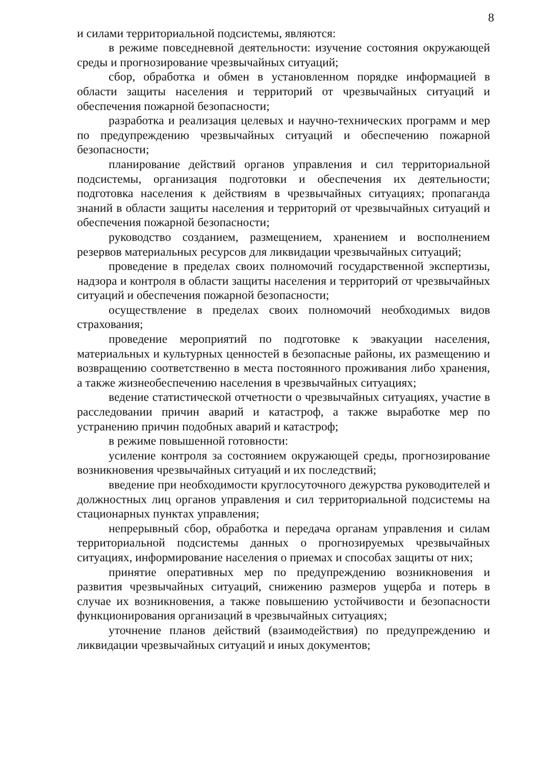8
и силами территориальной подсистемы, являются:
в режиме повседневной деятельности: изучение состояния окружающей среды и прогнозирование чрезвычайных ситуаций;
сбор, обработка и обмен в установленном порядке информацией в области защиты населения и территорий от чрезвычайных ситуаций и обеспечения пожарной безопасности;
разработка и реализация целевых и научно-технических программ и мер по предупреждению чрезвычайных ситуаций и обеспечению пожарной безопасности;
планирование действий органов управления и сил территориальной подсистемы, организация подготовки и обеспечения их деятельности; подготовка населения к действиям в чрезвычайных ситуациях; пропаганда знаний в области защиты населения и территорий от чрезвычайных ситуаций и обеспечения пожарной безопасности;
руководство созданием, размещением, хранением и восполнением резервов материальных ресурсов для ликвидации чрезвычайных ситуаций;
проведение в пределах своих полномочий государственной экспертизы, надзора и контроля в области защиты населения и территорий от чрезвычайных ситуаций и обеспечения пожарной безопасности;
осуществление в пределах своих полномочий необходимых видов страхования;
проведение мероприятий по подготовке к эвакуации населения, материальных и культурных ценностей в безопасные районы, их размещению и возвращению соответственно в места постоянного проживания либо хранения, а также жизнеобеспечению населения в чрезвычайных ситуациях;
ведение статистической отчетности о чрезвычайных ситуациях, участие в расследовании причин аварий и катастроф, а также выработке мер по устранению причин подобных аварий и катастроф;
в режиме повышенной готовности:
усиление контроля за состоянием окружающей среды, прогнозирование возникновения чрезвычайных ситуаций и их последствий;
введение при необходимости круглосуточного дежурства руководителей и должностных лиц органов управления и сил территориальной подсистемы на стационарных пунктах управления;
непрерывный сбор, обработка и передача органам управления и силам территориальной подсистемы данных о прогнозируемых чрезвычайных ситуациях, информирование населения о приемах и способах защиты от них;
принятие оперативных мер по предупреждению возникновения и развития чрезвычайных ситуаций, снижению размеров ущерба и потерь в случае их возникновения, а также повышению устойчивости и безопасности функционирования организаций в чрезвычайных ситуациях;
уточнение планов действий (взаимодействия) по предупреждению и ликвидации чрезвычайных ситуаций и иных документов;